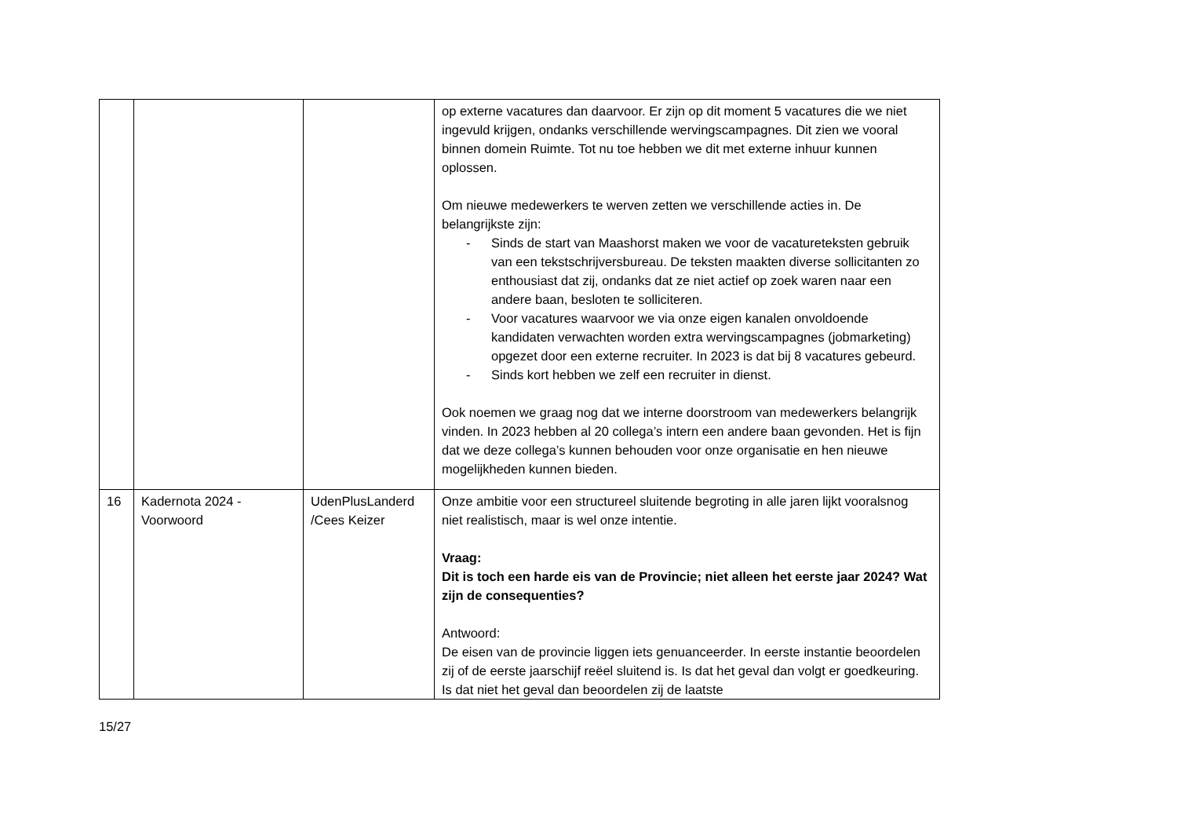| | | | op externe vacatures dan daarvoor. Er zijn op dit moment 5 vacatures die we niet ingevuld krijgen, ondanks verschillende wervingscampagnes. Dit zien we vooral binnen domein Ruimte. Tot nu toe hebben we dit met externe inhuur kunnen oplossen. Om nieuwe medewerkers te werven zetten we verschillende acties in. De belangrijkste zijn: - Sinds de start van Maashorst maken we voor de vacatureteksten gebruik van een tekstschrijversbureau. De teksten maakten diverse sollicitanten zo enthousiast dat zij, ondanks dat ze niet actief op zoek waren naar een andere baan, besloten te solliciteren. - Voor vacatures waarvoor we via onze eigen kanalen onvoldoende kandidaten verwachten worden extra wervingscampagnes (jobmarketing) opgezet door een externe recruiter. In 2023 is dat bij 8 vacatures gebeurd. - Sinds kort hebben we zelf een recruiter in dienst. Ook noemen we graag nog dat we interne doorstroom van medewerkers belangrijk vinden. In 2023 hebben al 20 collega’s intern een andere baan gevonden. Het is fijn dat we deze collega’s kunnen behouden voor onze organisatie en hen nieuwe mogelijkheden kunnen bieden. |
| 16 | Kadernota 2024 - Voorwoord | UdenPlusLanderd /Cees Keizer | Onze ambitie voor een structureel sluitende begroting in alle jaren lijkt vooralsnog niet realistisch, maar is wel onze intentie. Vraag: Dit is toch een harde eis van de Provincie; niet alleen het eerste jaar 2024? Wat zijn de consequenties? Antwoord: De eisen van de provincie liggen iets genuanceerder. In eerste instantie beoordelen zij of de eerste jaarschijf reëel sluitend is. Is dat het geval dan volgt er goedkeuring. Is dat niet het geval dan beoordelen zij de laatste |
15/27